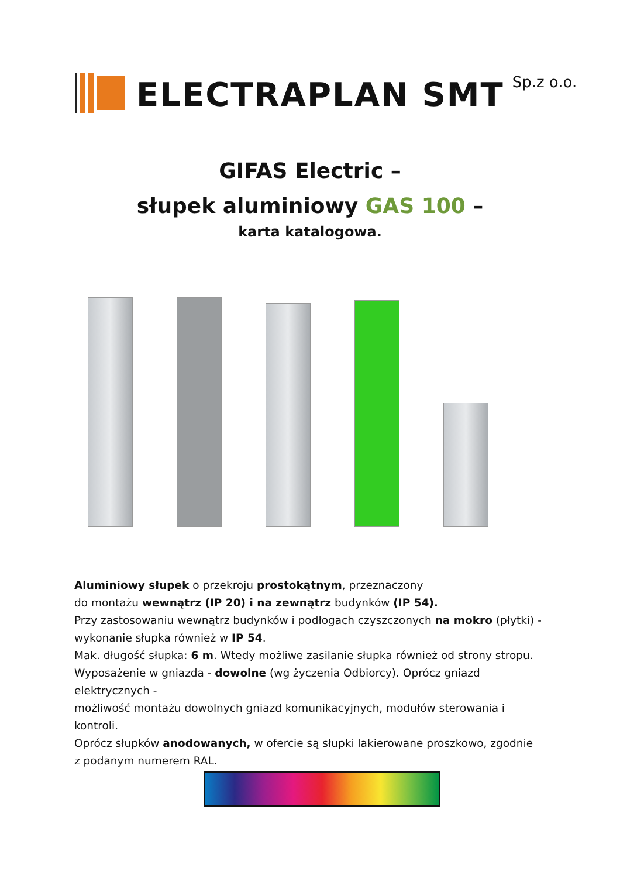ELECTRAPLAN SMT
Sp.z o.o.
GIFAS Electric –
słupek aluminiowy GAS 100 –
karta katalogowa.
Aluminiowy słupek o przekroju prostokątnym, przeznaczony
do montażu wewnątrz (IP 20) i na zewnątrz budynków (IP 54).
Przy zastosowaniu wewnątrz budynków i podłogach czyszczonych na mokro (płytki) -
wykonanie słupka również w IP 54.
Mak. długość słupka: 6 m. Wtedy możliwe zasilanie słupka również od strony stropu.
Wyposażenie w gniazda - dowolne (wg życzenia Odbiorcy). Oprócz gniazd elektrycznych -
możliwość montażu dowolnych gniazd komunikacyjnych, modułów sterowania i kontroli.
Oprócz słupków anodowanych, w ofercie są słupki lakierowane proszkowo, zgodnie
z podanym numerem RAL.